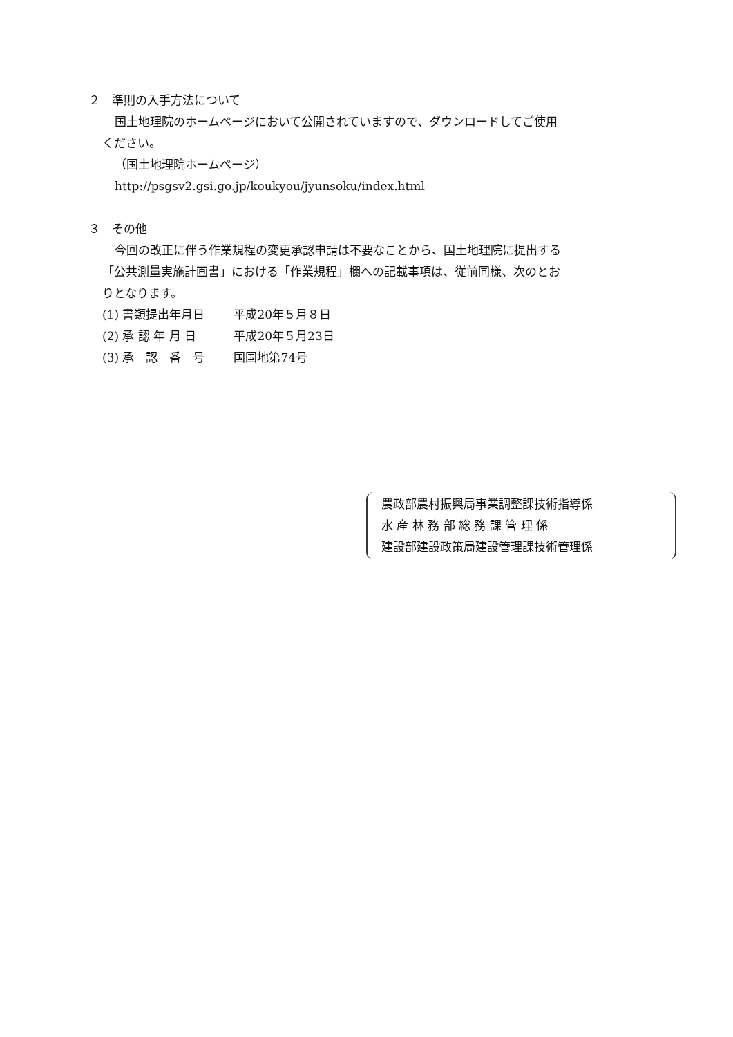２　準則の入手方法について
国土地理院のホームページにおいて公開されていますので、ダウンロードしてご使用
ください。
（国土地理院ホームページ）
http://psgsv2.gsi.go.jp/koukyou/jyunsoku/index.html
３　その他
今回の改正に伴う作業規程の変更承認申請は不要なことから、国土地理院に提出する
「公共測量実施計画書」における「作業規程」欄への記載事項は、従前同様、次のとお
りとなります。
| (1) 書類提出年月日 | 平成20年５月８日 |
| (2) 承 認 年 月 日 | 平成20年５月23日 |
| (3) 承 認 番 号 | 国国地第74号 |
農政部農村振興局事業調整課技術指導係
水 産 林 務 部 総 務 課 管 理 係
建設部建設政策局建設管理課技術管理係